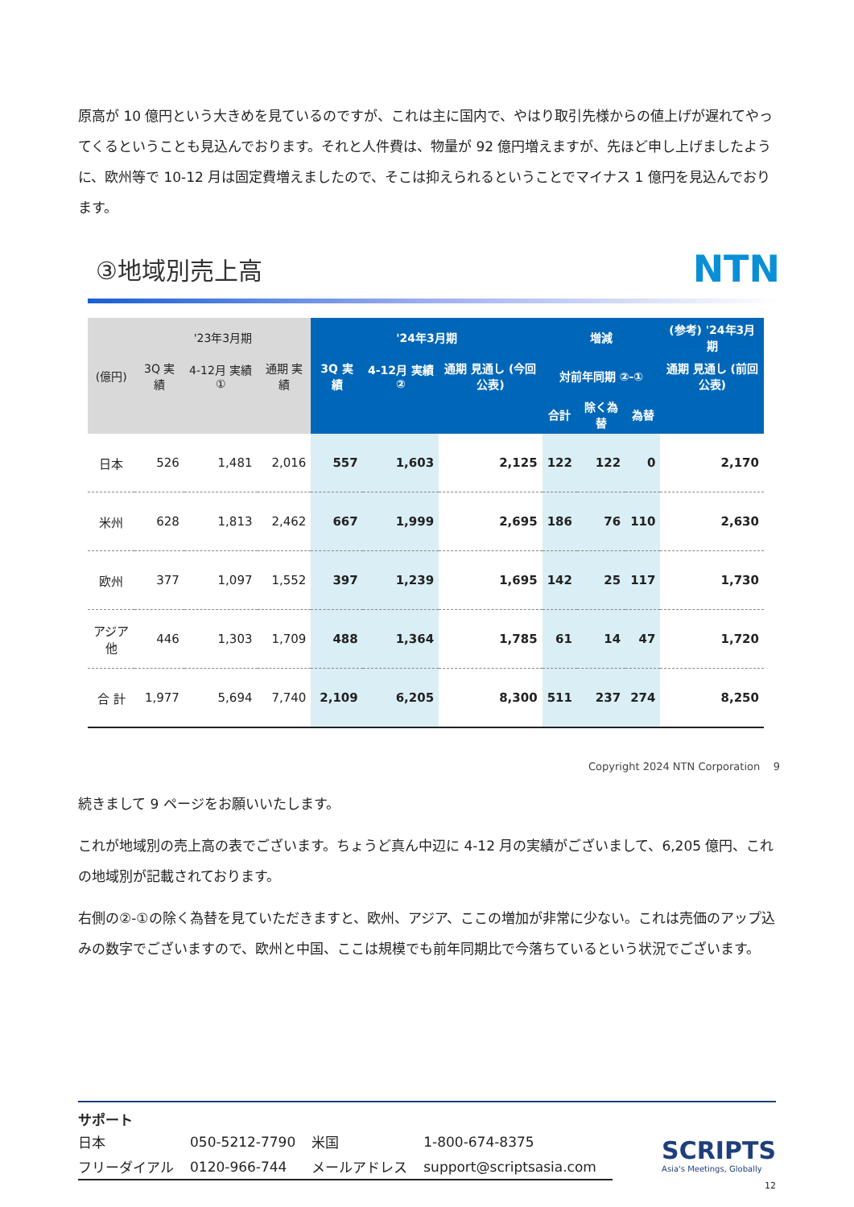原高が 10 億円という大きめを見ているのですが、これは主に国内で、やはり取引先様からの値上げが遅れてやってくるということも見込んでおります。それと人件費は、物量が 92 億円増えますが、先ほど申し上げましたように、欧州等で 10-12 月は固定費増えましたので、そこは抑えられるということでマイナス 1 億円を見込んでおります。
③地域別売上高
NTN
| | '23年3月期 | | | '24年3月期 | | | 増減 | | | (参考) '24年3月期 |
| --- | --- | --- | --- | --- | --- | --- | --- | --- | --- | --- |
| (億円) | 3Q 実績 | 4-12月 実績 ① | 通期 実績 | 3Q 実績 | 4-12月 実績 ② | 通期 見通し (今回公表) | 対前年同期 ②-① | | | 通期 見通し (前回公表) |
| | | | | | | | 合計 | 除く為替 | 為替 | |
| 日本 | 526 | 1,481 | 2,016 | 557 | 1,603 | 2,125 | 122 | 122 | 0 | 2,170 |
| 米州 | 628 | 1,813 | 2,462 | 667 | 1,999 | 2,695 | 186 | 76 | 110 | 2,630 |
| 欧州 | 377 | 1,097 | 1,552 | 397 | 1,239 | 1,695 | 142 | 25 | 117 | 1,730 |
| アジア他 | 446 | 1,303 | 1,709 | 488 | 1,364 | 1,785 | 61 | 14 | 47 | 1,720 |
| 合 計 | 1,977 | 5,694 | 7,740 | 2,109 | 6,205 | 8,300 | 511 | 237 | 274 | 8,250 |
Copyright 2024 NTN Corporation 9
続きまして 9 ページをお願いいたします。
これが地域別の売上高の表でございます。ちょうど真ん中辺に 4-12 月の実績がございまして、6,205 億円、これの地域別が記載されております。
右側の②-①の除く為替を見ていただきますと、欧州、アジア、ここの増加が非常に少ない。これは売価のアップ込みの数字でございますので、欧州と中国、ここは規模でも前年同期比で今落ちているという状況でございます。
サポート
| 日本 | 050-5212-7790 | 米国 | 1-800-674-8375 |
| フリーダイアル | 0120-966-744 | メールアドレス | support@scriptsasia.com |
SCRIPTS
Asia's Meetings, Globally
12